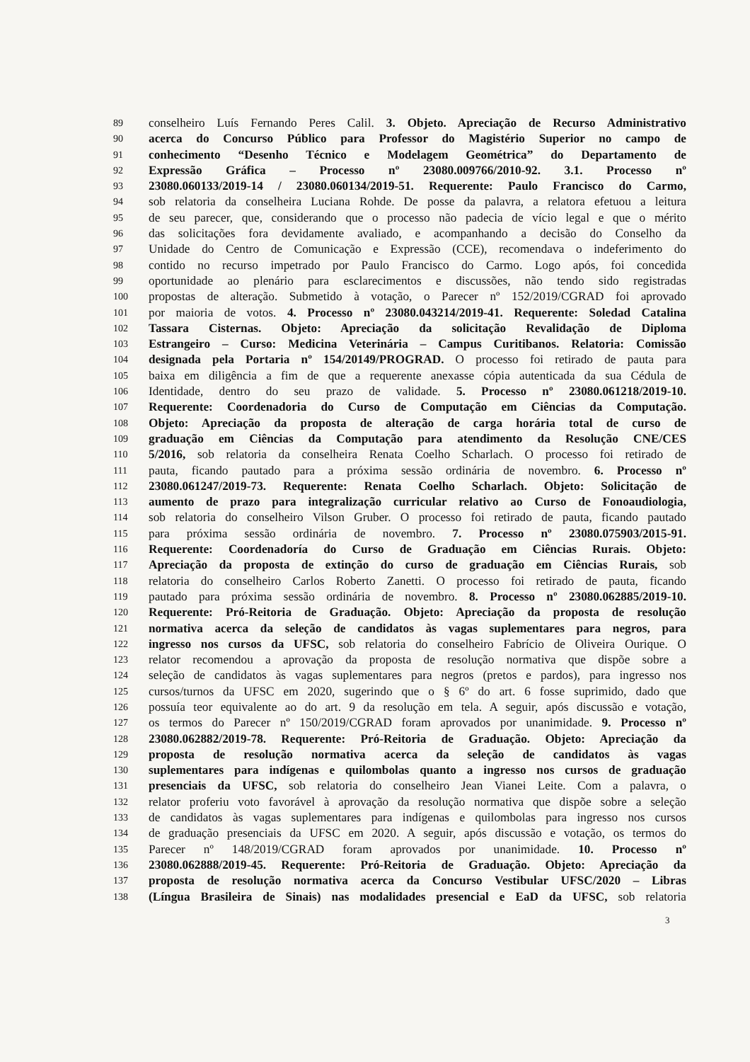89 conselheiro Luís Fernando Peres Calil. 3. Objeto. Apreciação de Recurso Administrativo
90 acerca do Concurso Público para Professor do Magistério Superior no campo de
91 conhecimento “Desenho Técnico e Modelagem Geométrica” do Departamento de
92 Expressão Gráfica – Processo nº 23080.009766/2010-92. 3.1. Processo nº
93 23080.060133/2019-14 / 23080.060134/2019-51. Requerente: Paulo Francisco do Carmo,
94 sob relatoria da conselheira Luciana Rohde. De posse da palavra, a relatora efetuou a leitura
95 de seu parecer, que, considerando que o processo não padecia de vício legal e que o mérito
96 das solicitações fora devidamente avaliado, e acompanhando a decisão do Conselho da
97 Unidade do Centro de Comunicação e Expressão (CCE), recomendava o indeferimento do
98 contido no recurso impetrado por Paulo Francisco do Carmo. Logo após, foi concedida
99 oportunidade ao plenário para esclarecimentos e discussões, não tendo sido registradas
100 propostas de alteração. Submetido à votação, o Parecer nº 152/2019/CGRAD foi aprovado
101 por maioria de votos. 4. Processo nº 23080.043214/2019-41. Requerente: Soledad Catalina
102 Tassara Cisternas. Objeto: Apreciação da solicitação Revalidação de Diploma
103 Estrangeiro – Curso: Medicina Veterinária – Campus Curitibanos. Relatoria: Comissão
104 designada pela Portaria nº 154/20149/PROGRAD. O processo foi retirado de pauta para
105 baixa em diligência a fim de que a requerente anexasse cópia autenticada da sua Cédula de
106 Identidade, dentro do seu prazo de validade. 5. Processo nº 23080.061218/2019-10.
107 Requerente: Coordenadoria do Curso de Computação em Ciências da Computação.
108 Objeto: Apreciação da proposta de alteração de carga horária total de curso de
109 graduação em Ciências da Computação para atendimento da Resolução CNE/CES
110 5/2016, sob relatoria da conselheira Renata Coelho Scharlach. O processo foi retirado de
111 pauta, ficando pautado para a próxima sessão ordinária de novembro. 6. Processo nº
112 23080.061247/2019-73. Requerente: Renata Coelho Scharlach. Objeto: Solicitação de
113 aumento de prazo para integralização curricular relativo ao Curso de Fonoaudiologia,
114 sob relatoria do conselheiro Vilson Gruber. O processo foi retirado de pauta, ficando pautado
115 para próxima sessão ordinária de novembro. 7. Processo nº 23080.075903/2015-91.
116 Requerente: Coordenadoría do Curso de Graduação em Ciências Rurais. Objeto:
117 Apreciação da proposta de extinção do curso de graduação em Ciências Rurais, sob
118 relatoria do conselheiro Carlos Roberto Zanetti. O processo foi retirado de pauta, ficando
119 pautado para próxima sessão ordinária de novembro. 8. Processo nº 23080.062885/2019-10.
120 Requerente: Pró-Reitoria de Graduação. Objeto: Apreciação da proposta de resolução
121 normativa acerca da seleção de candidatos às vagas suplementares para negros, para
122 ingresso nos cursos da UFSC, sob relatoria do conselheiro Fabrício de Oliveira Ourique. O
123 relator recomendou a aprovação da proposta de resolução normativa que dispõe sobre a
124 seleção de candidatos às vagas suplementares para negros (pretos e pardos), para ingresso nos
125 cursos/turnos da UFSC em 2020, sugerindo que o § 6º do art. 6 fosse suprimido, dado que
126 possuía teor equivalente ao do art. 9 da resolução em tela. A seguir, após discussão e votação,
127 os termos do Parecer nº 150/2019/CGRAD foram aprovados por unanimidade. 9. Processo nº
128 23080.062882/2019-78. Requerente: Pró-Reitoria de Graduação. Objeto: Apreciação da
129 proposta de resolução normativa acerca da seleção de candidatos às vagas
130 suplementares para indígenas e quilombolas quanto a ingresso nos cursos de graduação
131 presenciais da UFSC, sob relatoria do conselheiro Jean Vianei Leite. Com a palavra, o
132 relator proferiu voto favorável à aprovação da resolução normativa que dispõe sobre a seleção
133 de candidatos às vagas suplementares para indígenas e quilombolas para ingresso nos cursos
134 de graduação presenciais da UFSC em 2020. A seguir, após discussão e votação, os termos do
135 Parecer nº 148/2019/CGRAD foram aprovados por unanimidade. 10. Processo nº
136 23080.062888/2019-45. Requerente: Pró-Reitoria de Graduação. Objeto: Apreciação da
137 proposta de resolução normativa acerca da Concurso Vestibular UFSC/2020 – Libras
138 (Língua Brasileira de Sinais) nas modalidades presencial e EaD da UFSC, sob relatoria
3